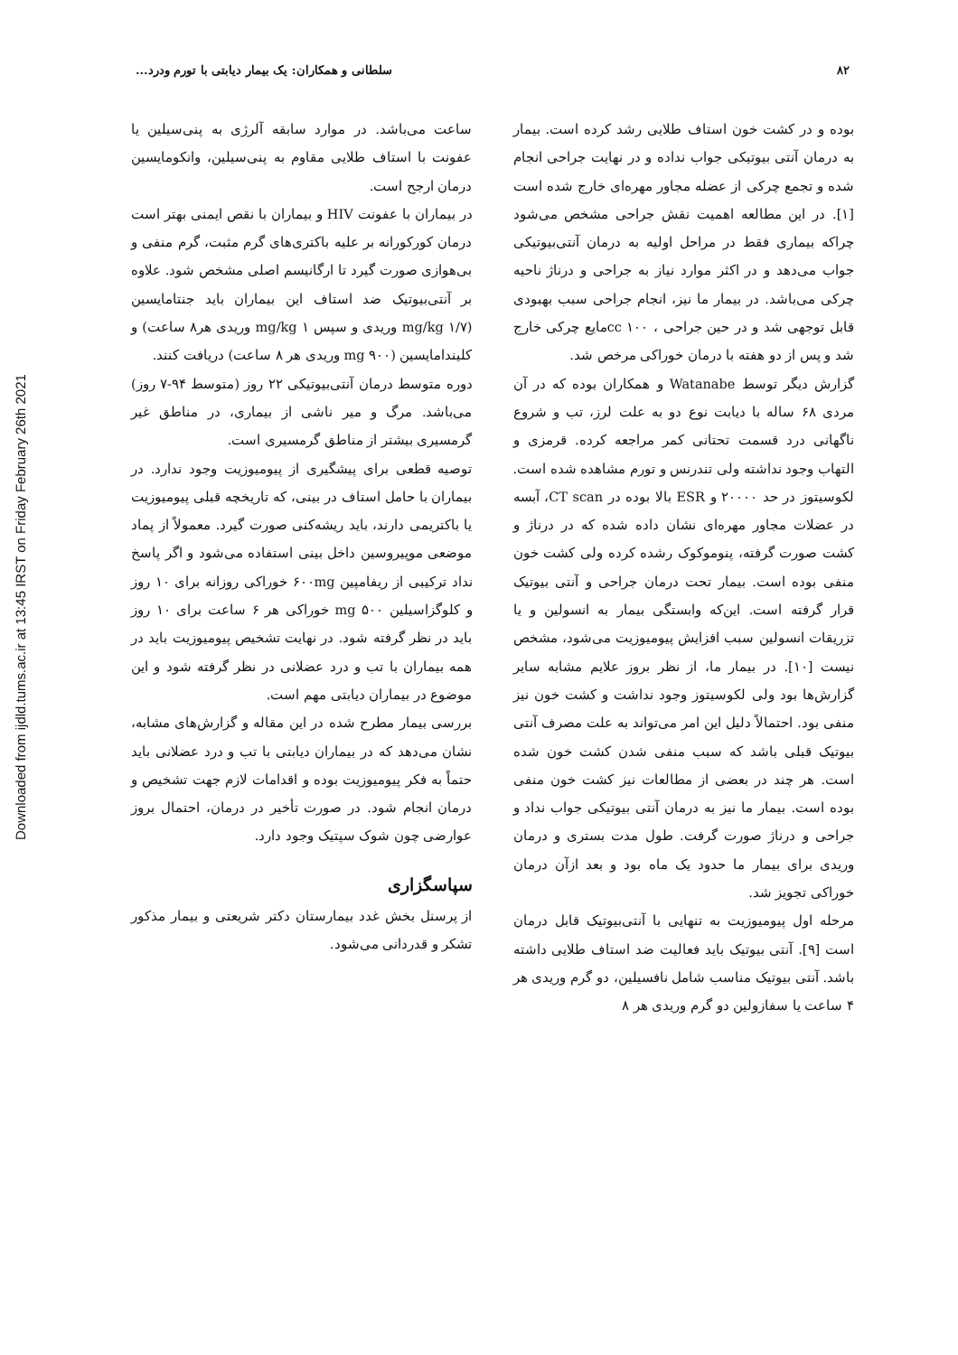Downloaded from ijdld.tums.ac.ir at 13:45 IRST on Friday February 26th 2021
۸۲ سلطانی و همکاران: یک بیمار دیابتی با تورم ودرد...
بوده و در کشت خون استاف طلایی رشد کرده است. بیمار به درمان آنتی بیوتیکی جواب نداده و در نهایت جراحی انجام شده و تجمع چرکی از عضله مجاور مهره‌ای خارج شده است [۱]. در این مطالعه اهمیت نقش جراحی مشخص می‌شود چراکه بیماری فقط در مراحل اولیه به درمان آنتی‌بیوتیکی جواب می‌دهد و در اکثر موارد نیاز به جراحی و درناژ ناحیه چرکی می‌باشد. در بیمار ما نیز، انجام جراحی سبب بهبودی قابل توجهی شد و در حین جراحی ، cc ۱۰۰مایع چرکی خارج شد و پس از دو هفته با درمان خوراکی مرخص شد.
گزارش دیگر توسط Watanabe و همکاران بوده که در آن مردی ۶۸ ساله با دیابت نوع دو به علت لرز، تب و شروع ناگهانی درد قسمت تحتانی کمر مراجعه کرده. قرمزی و التهاب وجود نداشته ولی تندرنس و تورم مشاهده شده است. لکوسیتوز در حد ۲۰۰۰۰ و ESR بالا بوده در CT scan، آبسه در عضلات مجاور مهره‌ای نشان داده شده که در درناژ و کشت صورت گرفته، پنوموکوک رشده کرده ولی کشت خون منفی بوده است. بیمار تحت درمان جراحی و آنتی بیوتیک قرار گرفته است. این‌که وابستگی بیمار به انسولین و یا تزریقات انسولین سبب افزایش پیومیوزیت می‌شود، مشخص نیست [۱۰]. در بیمار ما، از نظر بروز علایم مشابه سایر گزارش‌ها بود ولی لکوسیتوز وجود نداشت و کشت خون نیز منفی بود. احتمالاً دلیل این امر می‌تواند به علت مصرف آنتی بیوتیک قبلی باشد که سبب منفی شدن کشت خون شده است. هر چند در بعضی از مطالعات نیز کشت خون منفی بوده است. بیمار ما نیز به درمان آنتی بیوتیکی جواب نداد و جراحی و درناژ صورت گرفت. طول مدت بستری و درمان وریدی برای بیمار ما حدود یک ماه بود و بعد ازآن درمان خوراکی تجویز شد.
مرحله اول پیومیوزیت به تنهایی با آنتی‌بیوتیک قابل درمان است [۹]. آنتی بیوتیک باید فعالیت ضد استاف طلایی داشته باشد. آنتی بیوتیک مناسب شامل نافسیلین، دو گرم وریدی هر ۴ ساعت یا سفازولین دو گرم وریدی هر ۸
ساعت می‌باشد. در موارد سابقه آلرژی به پنی‌سیلین یا عفونت با استاف طلایی مقاوم به پنی‌سیلین، وانکومایسین درمان ارجح است.
در بیماران با عفونت HIV و بیماران با نقص ایمنی بهتر است درمان کورکورانه بر علیه باکتری‌های گرم مثبت، گرم منفی و بی‌هوازی صورت گیرد تا ارگانیسم اصلی مشخص شود. علاوه بر آنتی‌بیوتیک ضد استاف این بیماران باید جنتامایسین (mg/kg ۱/۷ وریدی و سپس mg/kg ۱ وریدی هر۸ ساعت) و کلیندامایسین (mg ۹۰۰ وریدی هر ۸ ساعت) دریافت کنند.
دوره متوسط درمان آنتی‌بیوتیکی ۲۲ روز (متوسط ۹۴-۷ روز) می‌باشد. مرگ و میر ناشی از بیماری، در مناطق غیر گرمسیری بیشتر از مناطق گرمسیری است.
توصیه قطعی برای پیشگیری از پیومیوزیت وجود ندارد. در بیماران با حامل استاف در بینی، که تاریخچه قبلی پیومیوزیت یا باکتریمی دارند، باید ریشه‌کنی صورت گیرد. معمولاً از پماد موضعی موپیروسین داخل بینی استفاده می‌شود و اگر پاسخ نداد ترکیبی از ریفامپین ۶۰۰mg خوراکی روزانه برای ۱۰ روز و کلوگزاسیلین ۵۰۰ mg خوراکی هر ۶ ساعت برای ۱۰ روز باید در نظر گرفته شود. در نهایت تشخیص پیومیوزیت باید در همه بیماران با تب و درد عضلانی در نظر گرفته شود و این موضوع در بیماران دیابتی مهم است.
بررسی بیمار مطرح شده در این مقاله و گزارش‌های مشابه، نشان می‌دهد که در بیماران دیابتی با تب و درد عضلانی باید حتماً به فکر پیومیوزیت بوده و اقدامات لازم جهت تشخیص و درمان انجام شود. در صورت تأخیر در درمان، احتمال بروز عوارضی چون شوک سپتیک وجود دارد.
سپاسگزاری
از پرسنل بخش غدد بیمارستان دکتر شریعتی و بیمار مذکور تشکر و قدردانی می‌شود.